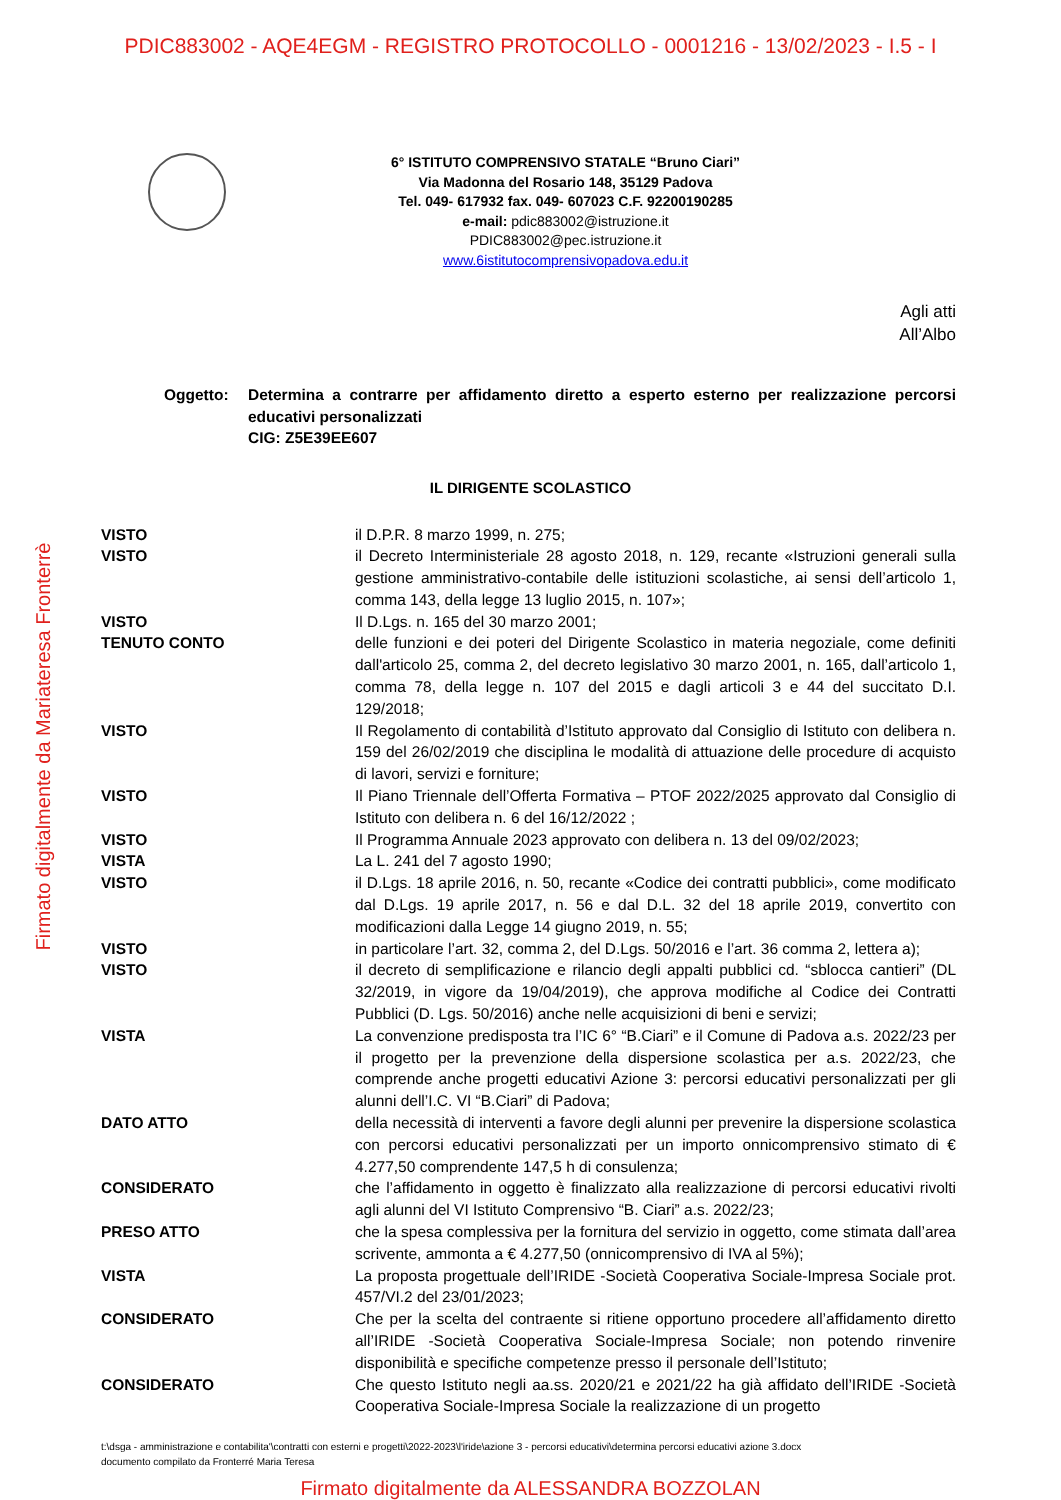PDIC883002 - AQE4EGM - REGISTRO PROTOCOLLO - 0001216 - 13/02/2023 - I.5 - I
Firmato digitalmente da Mariateresa Fronterrè
6° ISTITUTO COMPRENSIVO STATALE “Bruno Ciari”
Via Madonna del Rosario 148, 35129 Padova
Tel. 049- 617932 fax. 049- 607023 C.F. 92200190285
e-mail: pdic883002@istruzione.it
PDIC883002@pec.istruzione.it
www.6istitutocomprensivopadova.edu.it
Agli atti
All’Albo
Oggetto: Determina a contrarre per affidamento diretto a esperto esterno per realizzazione percorsi educativi personalizzati
CIG: Z5E39EE607
IL DIRIGENTE SCOLASTICO
VISTO il D.P.R. 8 marzo 1999, n. 275;
VISTO il Decreto Interministeriale 28 agosto 2018, n. 129, recante «Istruzioni generali sulla gestione amministrativo-contabile delle istituzioni scolastiche, ai sensi dell’articolo 1, comma 143, della legge 13 luglio 2015, n. 107»;
VISTO Il D.Lgs. n. 165 del 30 marzo 2001;
TENUTO CONTO delle funzioni e dei poteri del Dirigente Scolastico in materia negoziale, come definiti dall'articolo 25, comma 2, del decreto legislativo 30 marzo 2001, n. 165, dall’articolo 1, comma 78, della legge n. 107 del 2015 e dagli articoli 3 e 44 del succitato D.I. 129/2018;
VISTO Il Regolamento di contabilità d’Istituto approvato dal Consiglio di Istituto con delibera n. 159 del 26/02/2019 che disciplina le modalità di attuazione delle procedure di acquisto di lavori, servizi e forniture;
VISTO Il Piano Triennale dell’Offerta Formativa – PTOF 2022/2025 approvato dal Consiglio di Istituto con delibera n. 6 del 16/12/2022 ;
VISTO Il Programma Annuale 2023 approvato con delibera n. 13 del 09/02/2023;
VISTA La L. 241 del 7 agosto 1990;
VISTO il D.Lgs. 18 aprile 2016, n. 50, recante «Codice dei contratti pubblici», come modificato dal D.Lgs. 19 aprile 2017, n. 56 e dal D.L. 32 del 18 aprile 2019, convertito con modificazioni dalla Legge 14 giugno 2019, n. 55;
VISTO in particolare l’art. 32, comma 2, del D.Lgs. 50/2016 e l’art. 36 comma 2, lettera a);
VISTO il decreto di semplificazione e rilancio degli appalti pubblici cd. “sblocca cantieri” (DL 32/2019, in vigore da 19/04/2019), che approva modifiche al Codice dei Contratti Pubblici (D. Lgs. 50/2016) anche nelle acquisizioni di beni e servizi;
VISTA La convenzione predisposta tra l’IC 6° “B.Ciari” e il Comune di Padova a.s. 2022/23 per il progetto per la prevenzione della dispersione scolastica per a.s. 2022/23, che comprende anche progetti educativi Azione 3: percorsi educativi personalizzati per gli alunni dell’I.C. VI “B.Ciari” di Padova;
DATO ATTO della necessità di interventi a favore degli alunni per prevenire la dispersione scolastica con percorsi educativi personalizzati per un importo onnicomprensivo stimato di € 4.277,50 comprendente 147,5 h di consulenza;
CONSIDERATO che l’affidamento in oggetto è finalizzato alla realizzazione di percorsi educativi rivolti agli alunni del VI Istituto Comprensivo “B. Ciari” a.s. 2022/23;
PRESO ATTO che la spesa complessiva per la fornitura del servizio in oggetto, come stimata dall’area scrivente, ammonta a € 4.277,50 (onnicomprensivo di IVA al 5%);
VISTA La proposta progettuale dell’IRIDE -Società Cooperativa Sociale-Impresa Sociale prot. 457/VI.2 del 23/01/2023;
CONSIDERATO Che per la scelta del contraente si ritiene opportuno procedere all’affidamento diretto all’IRIDE -Società Cooperativa Sociale-Impresa Sociale; non potendo rinvenire disponibilità e specifiche competenze presso il personale dell’Istituto;
CONSIDERATO Che questo Istituto negli aa.ss. 2020/21 e 2021/22 ha già affidato dell’IRIDE -Società Cooperativa Sociale-Impresa Sociale la realizzazione di un progetto
t:\dsga - amministrazione e contabilita'\contratti con esterni e progetti\2022-2023\l'iride\azione 3 - percorsi educativi\determina percorsi educativi azione 3.docx
documento compilato da Fronterré Maria Teresa
Firmato digitalmente da ALESSANDRA BOZZOLAN